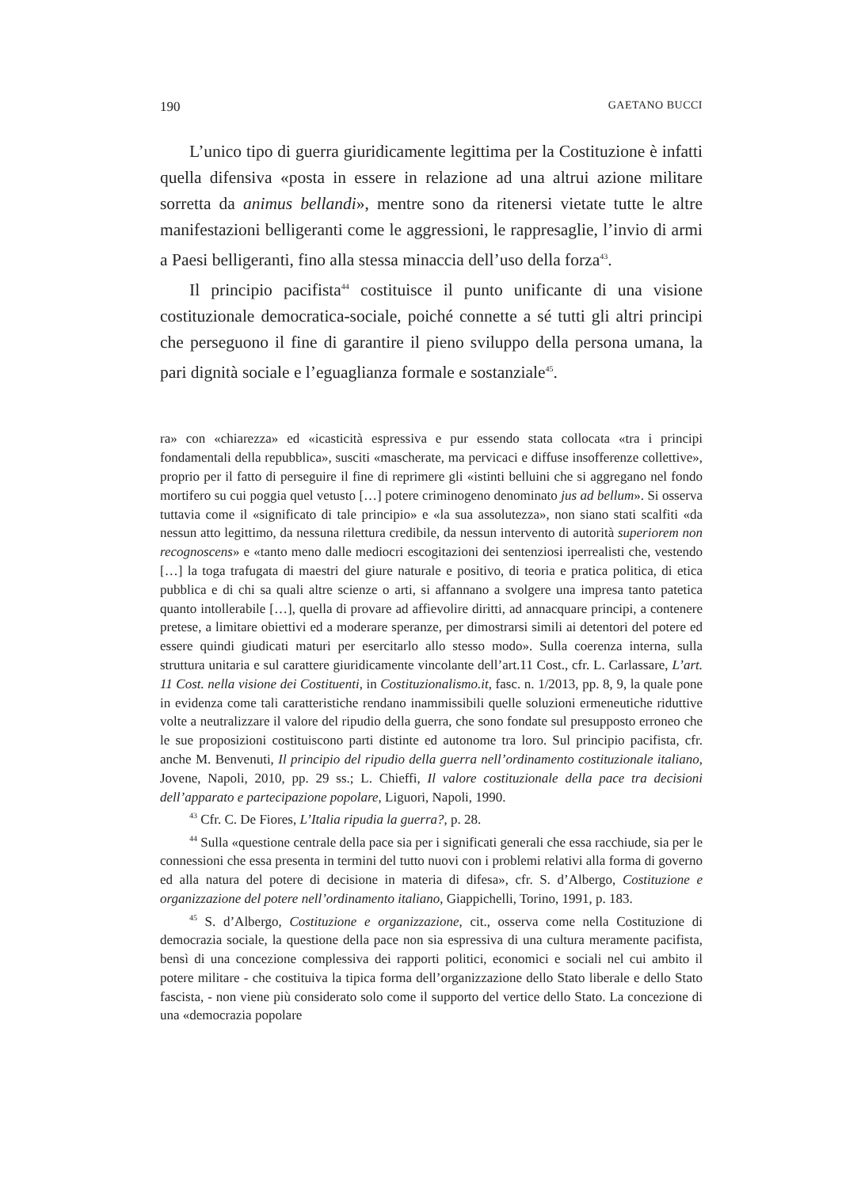190 GAETANO BUCCI
L’unico tipo di guerra giuridicamente legittima per la Costituzione è infatti quella difensiva «posta in essere in relazione ad una altrui azione militare sorretta da animus bellandi», mentre sono da ritenersi vietate tutte le altre manifestazioni belligeranti come le aggressioni, le rappresaglie, l’invio di armi a Paesi belligeranti, fino alla stessa minaccia dell’uso della forza<sup>43</sup>.
Il principio pacifista<sup>44</sup> costituisce il punto unificante di una visione costituzionale democratica-sociale, poiché connette a sé tutti gli altri principi che perseguono il fine di garantire il pieno sviluppo della persona umana, la pari dignità sociale e l’eguaglianza formale e sostanziale<sup>45</sup>.
ra» con «chiarezza» ed «icasticità espressiva e pur essendo stata collocata «tra i principi fondamentali della repubblica», susciti «mascherate, ma pervicaci e diffuse insofferenze collettive», proprio per il fatto di perseguire il fine di reprimere gli «istinti belluini che si aggregano nel fondo mortifero su cui poggia quel vetusto […] potere criminogeno denominato jus ad bellum». Si osserva tuttavia come il «significato di tale principio» e «la sua assolutezza», non siano stati scalfiti «da nessun atto legittimo, da nessuna rilettura credibile, da nessun intervento di autorità superiorem non recognoscens» e «tanto meno dalle mediocri escogitazioni dei sentenziosi iperrealisti che, vestendo […] la toga trafugata di maestri del giure naturale e positivo, di teoria e pratica politica, di etica pubblica e di chi sa quali altre scienze o arti, si affannano a svolgere una impresa tanto patetica quanto intollerabile […], quella di provare ad affievolire diritti, ad annacquare principi, a contenere pretese, a limitare obiettivi ed a moderare speranze, per dimostrarsi simili ai detentori del potere ed essere quindi giudicati maturi per esercitarlo allo stesso modo». Sulla coerenza interna, sulla struttura unitaria e sul carattere giuridicamente vincolante dell’art.11 Cost., cfr. L. Carlassare, L’art. 11 Cost. nella visione dei Costituenti, in Costituzionalismo.it, fasc. n. 1/2013, pp. 8, 9, la quale pone in evidenza come tali caratteristiche rendano inammissibili quelle soluzioni ermeneutiche riduttive volte a neutralizzare il valore del ripudio della guerra, che sono fondate sul presupposto erroneo che le sue proposizioni costituiscono parti distinte ed autonome tra loro. Sul principio pacifista, cfr. anche M. Benvenuti, Il principio del ripudio della guerra nell’ordinamento costituzionale italiano, Jovene, Napoli, 2010, pp. 29 ss.; L. Chieffi, Il valore costituzionale della pace tra decisioni dell’apparato e partecipazione popolare, Liguori, Napoli, 1990.
<sup>43</sup> Cfr. C. De Fiores, L’Italia ripudia la guerra?, p. 28.
<sup>44</sup> Sulla «questione centrale della pace sia per i significati generali che essa racchiude, sia per le connessioni che essa presenta in termini del tutto nuovi con i problemi relativi alla forma di governo ed alla natura del potere di decisione in materia di difesa», cfr. S. d’Albergo, Costituzione e organizzazione del potere nell’ordinamento italiano, Giappichelli, Torino, 1991, p. 183.
<sup>45</sup> S. d’Albergo, Costituzione e organizzazione, cit., osserva come nella Costituzione di democrazia sociale, la questione della pace non sia espressiva di una cultura meramente pacifista, bensì di una concezione complessiva dei rapporti politici, economici e sociali nel cui ambito il potere militare - che costituiva la tipica forma dell’organizzazione dello Stato liberale e dello Stato fascista, - non viene più considerato solo come il supporto del vertice dello Stato. La concezione di una «democrazia popolare